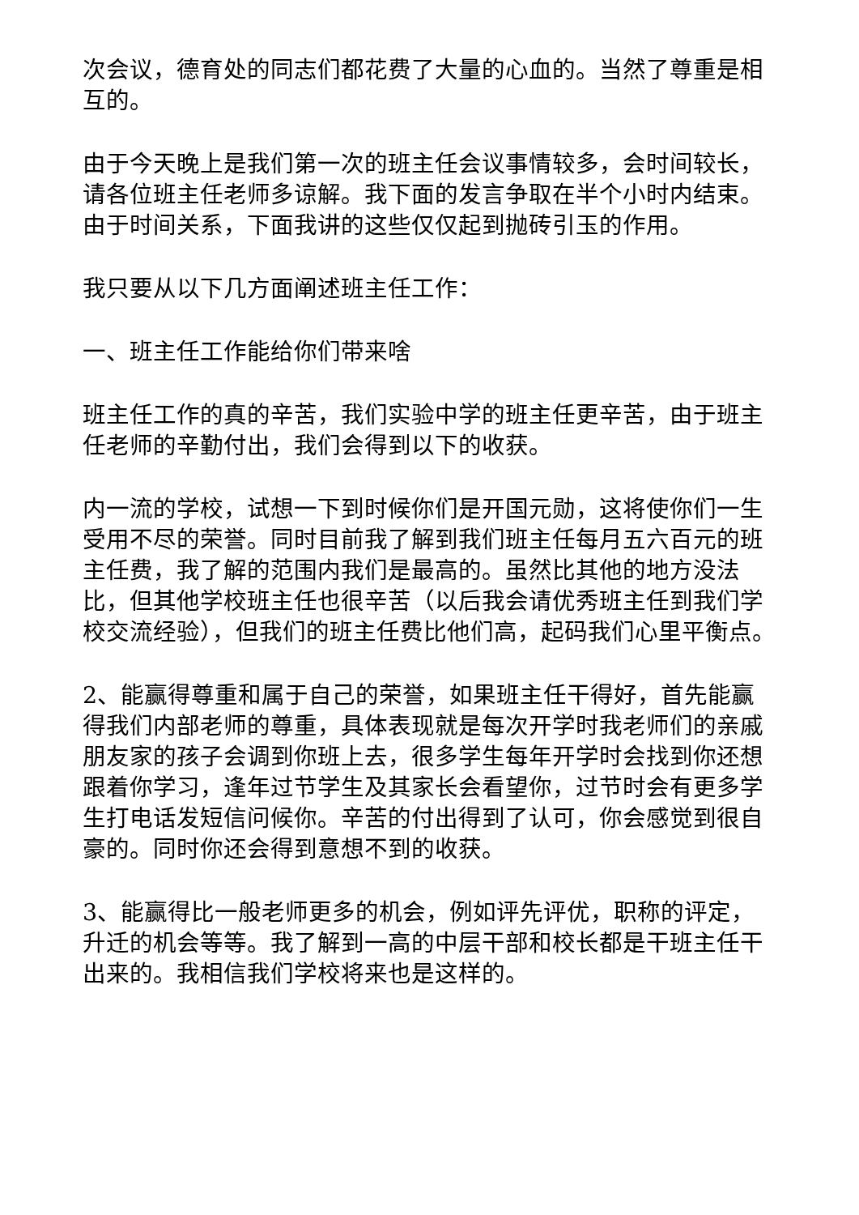次会议，德育处的同志们都花费了大量的心血的。当然了尊重是相互的。
由于今天晚上是我们第一次的班主任会议事情较多，会时间较长，请各位班主任老师多谅解。我下面的发言争取在半个小时内结束。由于时间关系，下面我讲的这些仅仅起到抛砖引玉的作用。
我只要从以下几方面阐述班主任工作：
一、班主任工作能给你们带来啥
班主任工作的真的辛苦，我们实验中学的班主任更辛苦，由于班主任老师的辛勤付出，我们会得到以下的收获。
内一流的学校，试想一下到时候你们是开国元勋，这将使你们一生受用不尽的荣誉。同时目前我了解到我们班主任每月五六百元的班主任费，我了解的范围内我们是最高的。虽然比其他的地方没法比，但其他学校班主任也很辛苦（以后我会请优秀班主任到我们学校交流经验），但我们的班主任费比他们高，起码我们心里平衡点。
2、能赢得尊重和属于自己的荣誉，如果班主任干得好，首先能赢得我们内部老师的尊重，具体表现就是每次开学时我老师们的亲戚朋友家的孩子会调到你班上去，很多学生每年开学时会找到你还想跟着你学习，逢年过节学生及其家长会看望你，过节时会有更多学生打电话发短信问候你。辛苦的付出得到了认可，你会感觉到很自豪的。同时你还会得到意想不到的收获。
3、能赢得比一般老师更多的机会，例如评先评优，职称的评定，升迁的机会等等。我了解到一高的中层干部和校长都是干班主任干出来的。我相信我们学校将来也是这样的。